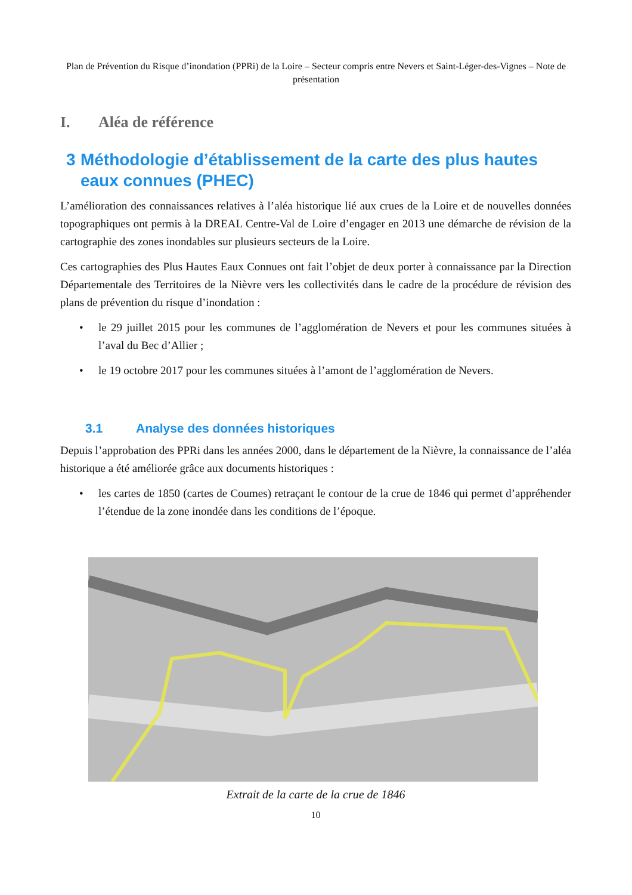Plan de Prévention du Risque d’inondation (PPRi) de la Loire – Secteur compris entre Nevers et Saint-Léger-des-Vignes – Note de présentation
I. Aléa de référence
3 Méthodologie d’établissement de la carte des plus hautes eaux connues (PHEC)
L’amélioration des connaissances relatives à l’aléa historique lié aux crues de la Loire et de nouvelles données topographiques ont permis à la DREAL Centre-Val de Loire d’engager en 2013 une démarche de révision de la cartographie des zones inondables sur plusieurs secteurs de la Loire.
Ces cartographies des Plus Hautes Eaux Connues ont fait l’objet de deux porter à connaissance par la Direction Départementale des Territoires de la Nièvre vers les collectivités dans le cadre de la procédure de révision des plans de prévention du risque d’inondation :
• le 29 juillet 2015 pour les communes de l’agglomération de Nevers et pour les communes situées à l’aval du Bec d’Allier ;
• le 19 octobre 2017 pour les communes situées à l’amont de l’agglomération de Nevers.
3.1 Analyse des données historiques
Depuis l’approbation des PPRi dans les années 2000, dans le département de la Nièvre, la connaissance de l’aléa historique a été améliorée grâce aux documents historiques :
• les cartes de 1850 (cartes de Coumes) retraçant le contour de la crue de 1846 qui permet d’appréhender l’étendue de la zone inondée dans les conditions de l’époque.
Extrait de la carte de la crue de 1846
10